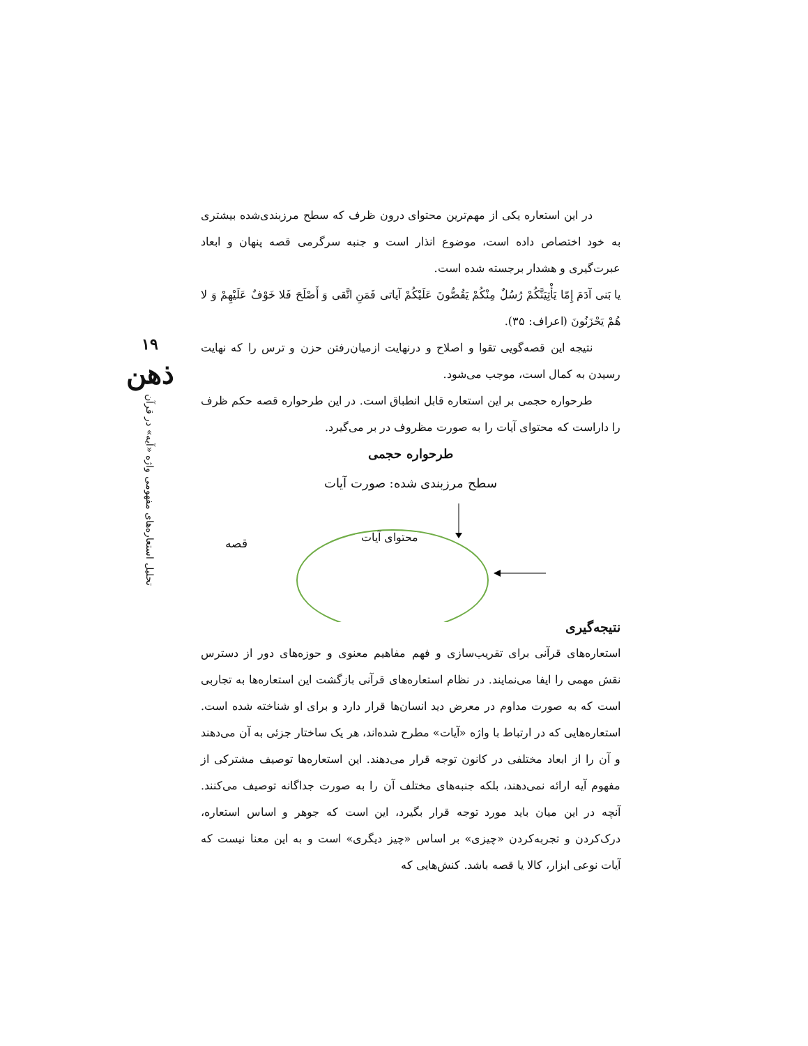۱۹
ذهن
تحلیل استعاره‌های مفهومی واژه «آیه» در قرآن
در این استعاره یکی از مهم‌ترین محتوای درون ظرف که سطح مرزبندی‌شده بیشتری به خود اختصاص داده است، موضوع انذار است و جنبه سرگرمی قصه پنهان و ابعاد عبرت‌گیری و هشدار برجسته شده است.
یا بَنی آدَمَ إِمّا یَأْتِیَنَّکُمْ رُسُلٌ مِنْکُمْ یَقُصُّونَ عَلَیْکُمْ آیاتی فَمَنِ اتَّقی وَ أَصْلَحَ فَلا خَوْفٌ عَلَیْهِمْ وَ لا هُمْ یَحْزَنُونَ (اعراف: ۳۵).
نتیجه این قصه‌گویی تقوا و اصلاح و درنهایت ازمیان‌رفتن حزن و ترس را که نهایت رسیدن به کمال است، موجب می‌شود.
طرحواره حجمی بر این استعاره قابل انطباق است. در این طرحواره قصه حکم ظرف را داراست که محتوای آیات را به صورت مظروف در بر می‌گیرد.
طرحواره حجمی
سطح مرزبندی شده: صورت آیات
محتوای آیات
قصه
نتیجه‌گیری
استعاره‌های قرآنی برای تقریب‌سازی و فهم مفاهیم معنوی و حوزه‌های دور از دسترس نقش مهمی را ایفا می‌نمایند. در نظام استعاره‌های قرآنی بازگشت این استعاره‌ها به تجاربی است که به صورت مداوم در معرض دید انسان‌ها قرار دارد و برای او شناخته شده است. استعاره‌هایی که در ارتباط با واژه «آیات» مطرح شده‌اند، هر یک ساختار جزئی به آن می‌دهند و آن را از ابعاد مختلفی در کانون توجه قرار می‌دهند. این استعاره‌ها توصیف مشترکی از مفهوم آیه ارائه نمی‌دهند، بلکه جنبه‌های مختلف آن را به صورت جداگانه توصیف می‌کنند. آنچه در این میان باید مورد توجه قرار بگیرد، این است که جوهر و اساس استعاره، درک‌کردن و تجربه‌کردن «چیزی» بر اساس «چیز دیگری» است و به این معنا نیست که آیات نوعی ابزار، کالا یا قصه باشد. کنش‌هایی که